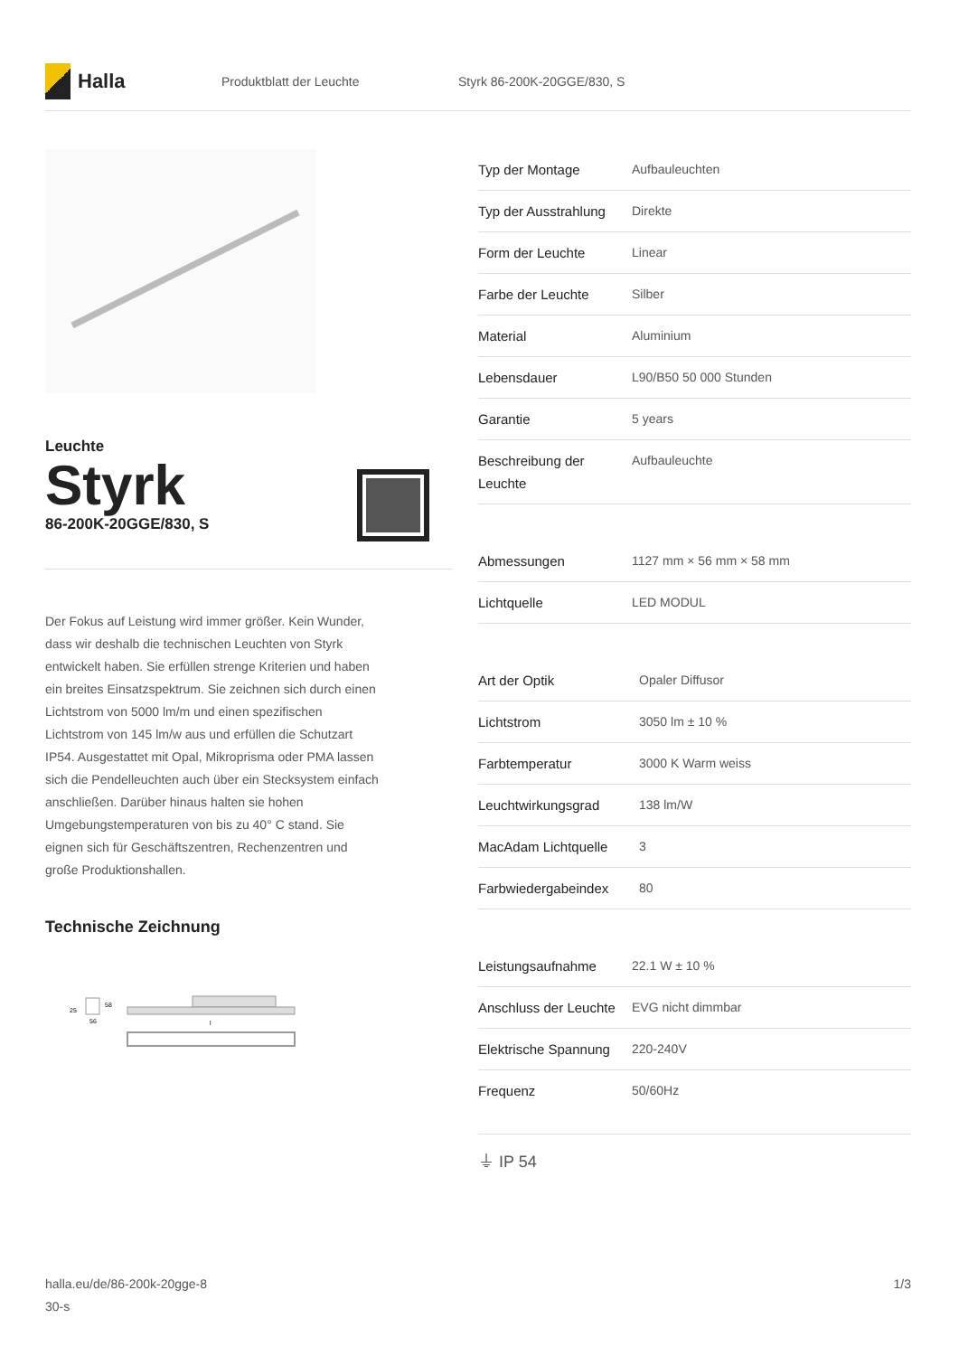Halla
Produktblatt der Leuchte Styrk 86-200K-20GGE/830, S
Leuchte
Styrk
86-200K-20GGE/830, S
Der Fokus auf Leistung wird immer größer. Kein Wunder, dass wir deshalb die technischen Leuchten von Styrk entwickelt haben. Sie erfüllen strenge Kriterien und haben ein breites Einsatzspektrum. Sie zeichnen sich durch einen Lichtstrom von 5000 lm/m und einen spezifischen Lichtstrom von 145 lm/w aus und erfüllen die Schutzart IP54. Ausgestattet mit Opal, Mikroprisma oder PMA lassen sich die Pendelleuchten auch über ein Stecksystem einfach anschließen. Darüber hinaus halten sie hohen Umgebungstemperaturen von bis zu 40° C stand. Sie eignen sich für Geschäftszentren, Rechenzentren und große Produktionshallen.
Technische Zeichnung
25
58
56
l
| Typ der Montage | Aufbauleuchten |
| Typ der Ausstrahlung | Direkte |
| Form der Leuchte | Linear |
| Farbe der Leuchte | Silber |
| Material | Aluminium |
| Lebensdauer | L90/B50 50 000 Stunden |
| Garantie | 5 years |
| Beschreibung der Leuchte | Aufbauleuchte |
| Abmessungen | 1127 mm × 56 mm × 58 mm |
| Lichtquelle | LED MODUL |
| Art der Optik | Opaler Diffusor |
| Lichtstrom | 3050 lm ± 10 % |
| Farbtemperatur | 3000 K Warm weiss |
| Leuchtwirkungsgrad | 138 lm/W |
| MacAdam Lichtquelle | 3 |
| Farbwiedergabeindex | 80 |
| Leistungsaufnahme | 22.1 W ± 10 % |
| Anschluss der Leuchte | EVG nicht dimmbar |
| Elektrische Spannung | 220-240V |
| Frequenz | 50/60Hz |
⏚ IP 54
halla.eu/de/86-200k-20gge-8
30-s
1/3